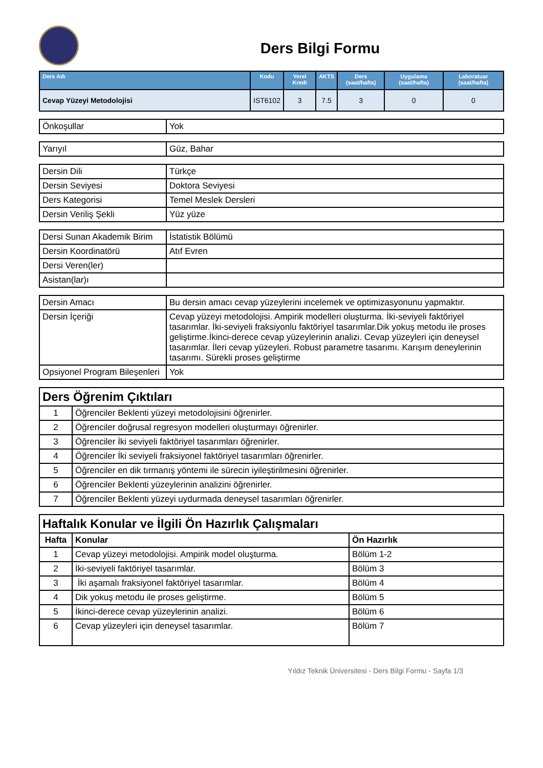Ders Bilgi Formu
| Ders Adı | Kodu | Yerel Kredi | AKTS | Ders (saat/hafta) | Uygulama (saat/hafta) | Laboratuar (saat/hafta) |
| --- | --- | --- | --- | --- | --- | --- |
| Cevap Yüzeyi Metodolojisi | IST6102 | 3 | 7.5 | 3 | 0 | 0 |
| Önkoşullar | Yok |
| Yarıyıl | Güz, Bahar |
| Dersin Dili | Türkçe |
| Dersin Seviyesi | Doktora Seviyesi |
| Ders Kategorisi | Temel Meslek Dersleri |
| Dersin Veriliş Şekli | Yüz yüze |
| Dersi Sunan Akademik Birim | İstatistik Bölümü |
| Dersin Koordinatörü | Atıf Evren |
| Dersi Veren(ler) | |
| Asistan(lar)ı | |
| Dersin Amacı | Bu dersin amacı cevap yüzeylerini incelemek ve optimizasyonunu yapmaktır. |
| Dersin İçeriği | Cevap yüzeyi metodolojisi. Ampirik modelleri oluşturma. İki-seviyeli faktöriyel tasarımlar. İki-seviyeli fraksiyonlu faktöriyel tasarımlar.Dik yokuş metodu ile proses geliştirme.İkinci-derece cevap yüzeylerinin analizi. Cevap yüzeyleri için deneysel tasarımlar. İleri cevap yüzeyleri. Robust parametre tasarımı. Karışım deneylerinin tasarımı. Sürekli proses geliştirme |
| Opsiyonel Program Bileşenleri | Yok |
| Ders Öğrenim Çıktıları | |
| 1 | Öğrenciler Beklenti yüzeyi metodolojisini öğrenirler. |
| 2 | Öğrenciler doğrusal regresyon modelleri oluşturmayı öğrenirler. |
| 3 | Öğrenciler İki seviyeli faktöriyel tasarımları öğrenirler. |
| 4 | Öğrenciler İki seviyeli fraksiyonel faktöriyel tasarımları öğrenirler. |
| 5 | Öğrenciler en dik tırmanış yöntemi ile sürecin iyileştirilmesini öğrenirler. |
| 6 | Öğrenciler Beklenti yüzeylerinin analizini öğrenirler. |
| 7 | Öğrenciler Beklenti yüzeyi uydurmada deneysel tasarımları öğrenirler. |
| Haftalık Konular ve İlgili Ön Hazırlık Çalışmaları | | |
| Hafta | Konular | Ön Hazırlık |
| 1 | Cevap yüzeyi metodolojisi. Ampirik model oluşturma. | Bölüm 1-2 |
| 2 | İki-seviyeli faktöriyel tasarımlar. | Bölüm 3 |
| 3 | İki aşamalı fraksiyonel faktöriyel tasarımlar. | Bölüm 4 |
| 4 | Dik yokuş metodu ile proses geliştirme. | Bölüm 5 |
| 5 | İkinci-derece cevap yüzeylerinin analizi. | Bölüm 6 |
| 6 | Cevap yüzeyleri için deneysel tasarımlar. | Bölüm 7 |
Yıldız Teknik Üniversitesi - Ders Bilgi Formu - Sayfa 1/3